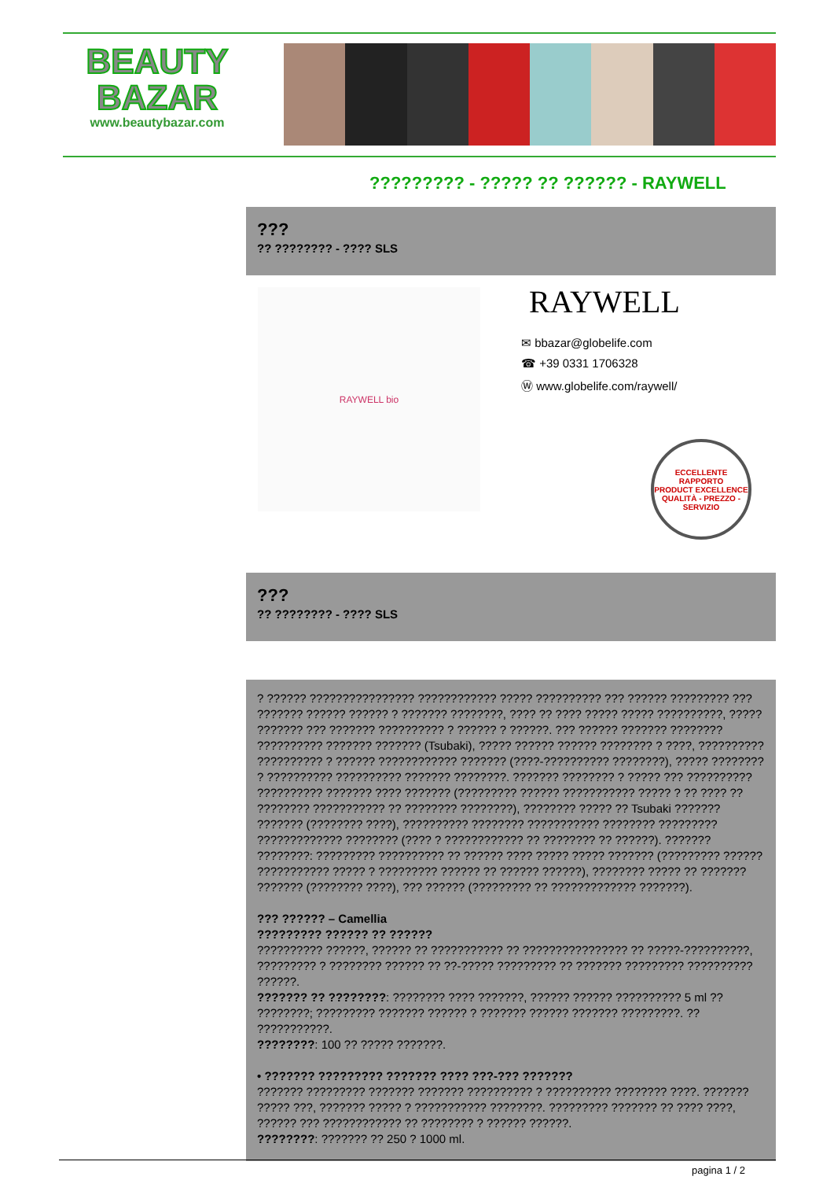BEAUTY
BAZAR
www.beautybazar.com
????????? - ????? ?? ?????? - RAYWELL
???
?? ???????? - ???? SLS
RAYWELL bio
RAYWELL
✉ bbazar@globelife.com
☎ +39 0331 1706328
Ⓦ www.globelife.com/raywell/
ECCELLENTE RAPPORTO
PRODUCT EXCELLENCE
QUALITÀ - PREZZO - SERVIZIO
???
?? ???????? - ???? SLS
? ?????? ???????????????? ???????????? ????? ?????????? ??? ?????? ????????? ??? ??????? ?????? ?????? ? ??????? ????????, ???? ?? ???? ????? ????? ??????????, ????? ??????? ??? ??????? ?????????? ? ?????? ? ??????. ??? ?????? ??????? ???????? ?????????? ??????? ??????? (Tsubaki), ????? ?????? ?????? ???????? ? ????, ?????????? ?????????? ? ?????? ???????????? ??????? (????-?????????? ????????), ????? ???????? ? ?????????? ?????????? ??????? ????????. ??????? ???????? ? ????? ??? ?????????? ?????????? ??????? ???? ??????? (????????? ?????? ??????????? ????? ? ?? ???? ?? ???????? ??????????? ?? ???????? ????????), ???????? ????? ?? Tsubaki ??????? ??????? (???????? ????), ?????????? ???????? ??????????? ???????? ????????? ????????????? ???????? (???? ? ???????????? ?? ???????? ?? ??????). ??????? ????????: ????????? ?????????? ?? ?????? ???? ????? ????? ??????? (????????? ?????? ??????????? ????? ? ????????? ?????? ?? ?????? ??????), ???????? ????? ?? ??????? ??????? (???????? ????), ??? ?????? (????????? ?? ????????????? ???????).
??? ?????? – Camellia
????????? ?????? ?? ??????
?????????? ??????, ?????? ?? ??????????? ?? ???????????????? ?? ?????-??????????, ????????? ? ???????? ?????? ?? ??-????? ????????? ?? ??????? ????????? ?????????? ??????.
??????? ?? ????????: ???????? ???? ???????, ?????? ?????? ?????????? 5 ml ?? ????????; ????????? ??????? ?????? ? ??????? ?????? ??????? ?????????. ?? ???????????.
????????: 100 ?? ????? ???????.
• ??????? ????????? ??????? ???? ???-??? ???????
??????? ????????? ??????? ??????? ?????????? ? ?????????? ???????? ????. ??????? ????? ???, ??????? ????? ? ??????????? ????????. ????????? ??????? ?? ???? ????, ?????? ??? ???????????? ?? ???????? ? ?????? ??????.
????????: ??????? ?? 250 ? 1000 ml.
pagina 1 / 2